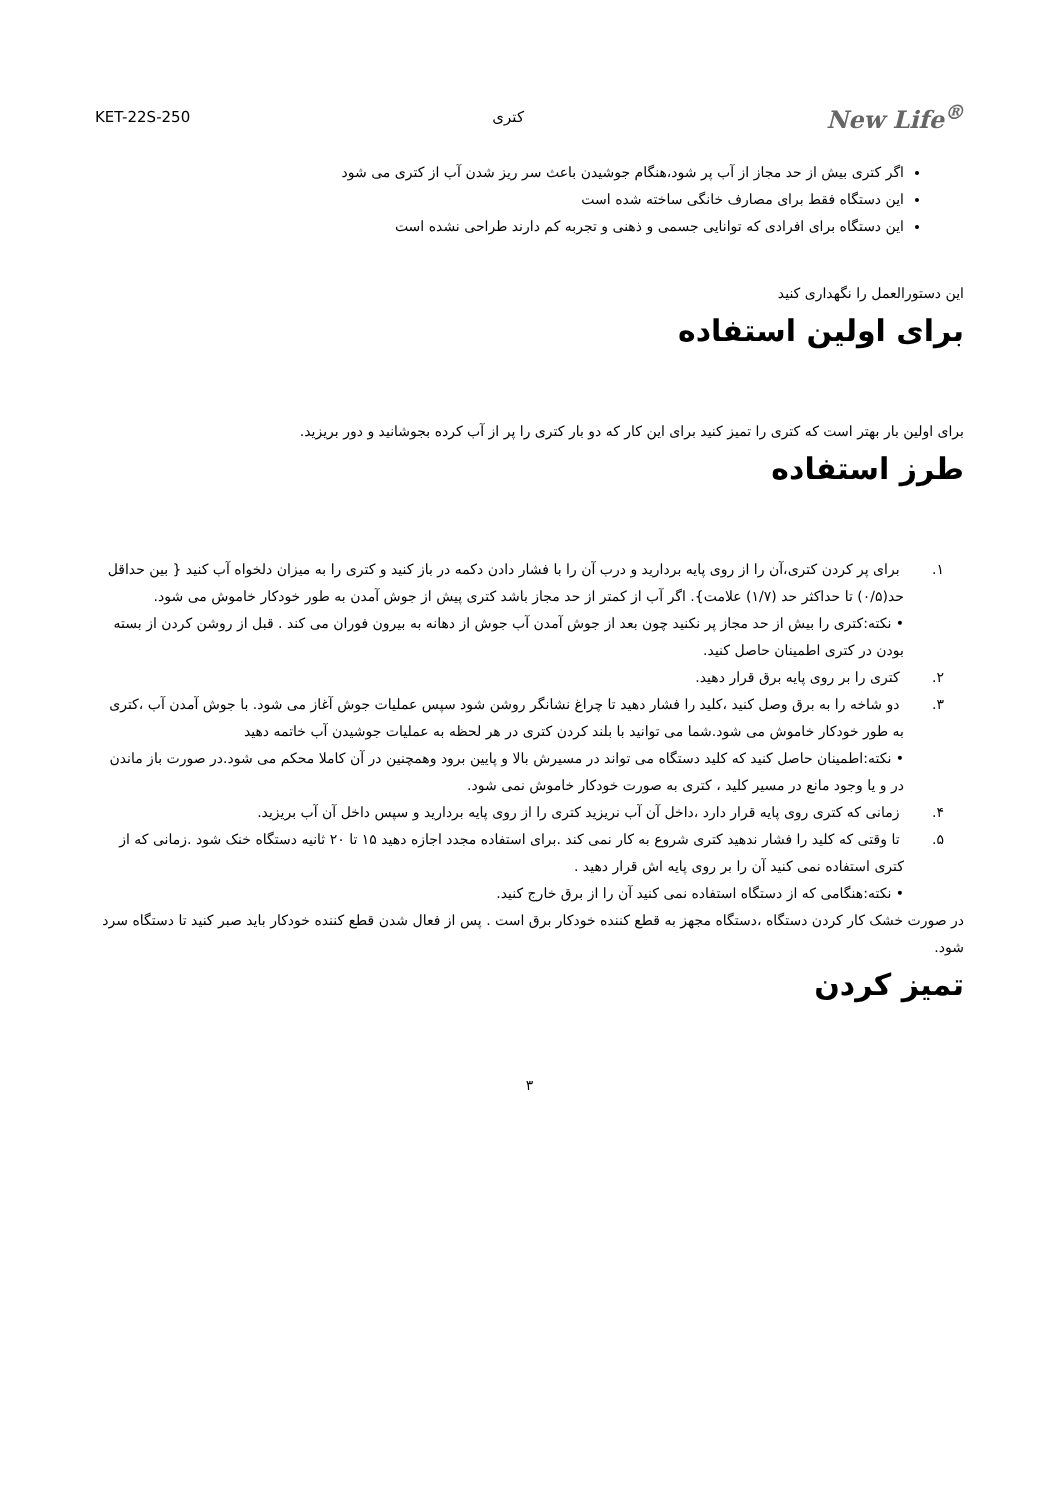New Life<sup>®</sup> کتری KET-22S-250
اگر کتری بیش از حد مجاز از آب پر شود،هنگام جوشیدن باعث سر ریز شدن آب از کتری می شود
این دستگاه فقط برای مصارف خانگی ساخته شده است
این دستگاه برای افرادی که توانایی جسمی و ذهنی و تجربه کم دارند طراحی نشده است
این دستورالعمل را نگهداری کنید
برای اولین استفاده
برای اولین بار بهتر است که کتری را تمیز کنید برای این کار که دو بار کتری را پر از آب کرده بجوشانید و دور بریزید.
طرز استفاده
۱. برای پر کردن کتری،آن را از روی پایه بردارید و درب آن را با فشار دادن دکمه در باز کنید و کتری را به میزان دلخواه آب کنید { بین حداقل حد(۰/۵) تا حداکثر حد (۱/۷) علامت}. اگر آب از کمتر از حد مجاز باشد کتری پیش از جوش آمدن به طور خودکار خاموش می شود.
• نکته:کتری را بیش از حد مجاز پر نکنید چون بعد از جوش آمدن آب جوش از دهانه به بیرون فوران می کند . قبل از روشن کردن از بسته بودن در کتری اطمینان حاصل کنید.
۲. کتری را بر روی پایه برق قرار دهید.
۳. دو شاخه را به برق وصل کنید ،کلید را فشار دهید تا چراغ نشانگر روشن شود سپس عملیات جوش آغاز می شود. با جوش آمدن آب ،کتری به طور خودکار خاموش می شود.شما می توانید با بلند کردن کتری در هر لحظه به عملیات جوشیدن آب خاتمه دهید
• نکته:اطمینان حاصل کنید که کلید دستگاه می تواند در مسیرش بالا و پایین برود وهمچنین در آن کاملا محکم می شود.در صورت باز ماندن در و یا وجود مانع در مسیر کلید ، کتری به صورت خودکار خاموش نمی شود.
۴. زمانی که کتری روی پایه قرار دارد ،داخل آن آب نریزید کتری را از روی پایه بردارید و سپس داخل آن آب بریزید.
۵. تا وقتی که کلید را فشار ندهید کتری شروع به کار نمی کند .برای استفاده مجدد اجازه دهید ۱۵ تا ۲۰ ثانیه دستگاه خنک شود .زمانی که از کتری استفاده نمی کنید آن را بر روی پایه اش قرار دهید .
• نکته:هنگامی که از دستگاه استفاده نمی کنید آن را از برق خارج کنید.
در صورت خشک کار کردن دستگاه ،دستگاه مجهز به قطع کننده خودکار برق است . پس از فعال شدن قطع کننده خودکار باید صبر کنید تا دستگاه سرد شود.
تمیز کردن
۳